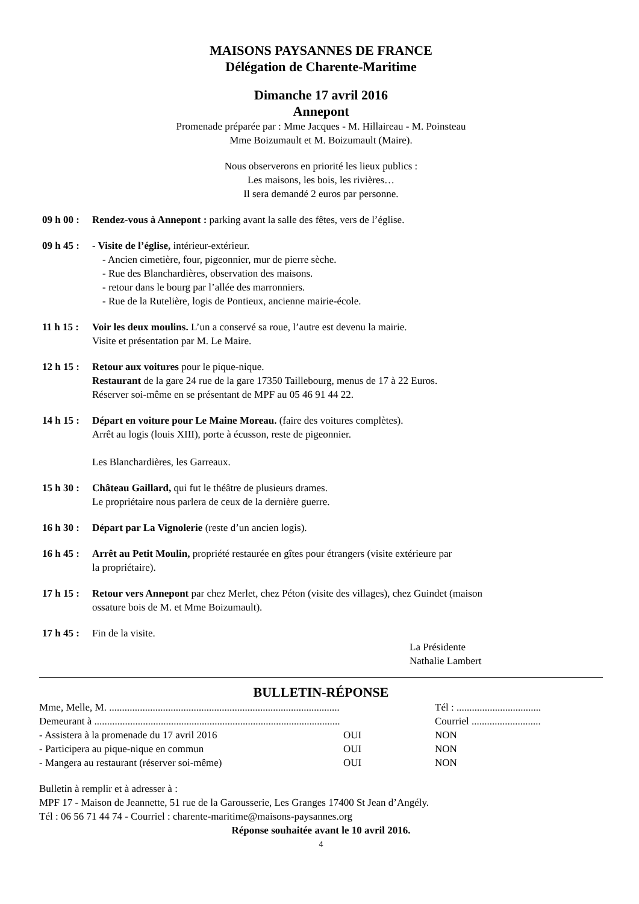MAISONS PAYSANNES DE FRANCE
Délégation de Charente-Maritime
Dimanche 17 avril 2016
Annepont
Promenade préparée par : Mme Jacques - M. Hillaireau - M. Poinsteau
Mme Boizumault et M. Boizumault (Maire).
Nous observerons en priorité les lieux publics :
Les maisons, les bois, les rivières…
Il sera demandé 2 euros par personne.
09 h 00 : Rendez-vous à Annepont : parking avant la salle des fêtes, vers de l’église.
09 h 45 : - Visite de l’église, intérieur-extérieur.
- Ancien cimetière, four, pigeonnier, mur de pierre sèche.
- Rue des Blanchardières, observation des maisons.
- retour dans le bourg par l’allée des marronniers.
- Rue de la Rutelière, logis de Pontieux, ancienne mairie-école.
11 h 15 : Voir les deux moulins. L’un a conservé sa roue, l’autre est devenu la mairie.
Visite et présentation par M. Le Maire.
12 h 15 : Retour aux voitures pour le pique-nique.
Restaurant de la gare 24 rue de la gare 17350 Taillebourg, menus de 17 à 22 Euros.
Réserver soi-même en se présentant de MPF au 05 46 91 44 22.
14 h 15 : Départ en voiture pour Le Maine Moreau. (faire des voitures complètes).
Arrêt au logis (louis XIII), porte à écusson, reste de pigeonnier.
Les Blanchardières, les Garreaux.
15 h 30 : Château Gaillard, qui fut le théâtre de plusieurs drames.
Le propriétaire nous parlera de ceux de la dernière guerre.
16 h 30 : Départ par La Vignolerie (reste d’un ancien logis).
16 h 45 : Arrêt au Petit Moulin, propriété restaurée en gîtes pour étrangers (visite extérieure par
la propriétaire).
17 h 15 : Retour vers Annepont par chez Merlet, chez Péton (visite des villages), chez Guindet (maison
ossature bois de M. et Mme Boizumault).
17 h 45 : Fin de la visite.
La Présidente
Nathalie Lambert
BULLETIN-RÉPONSE
| Mme, Melle, M. .......................................................................................... | | Tél : ................................. |
| Demeurant à ................................................................................................ | | Courriel ........................... |
| - Assistera à la promenade du 17 avril 2016 | OUI | NON |
| - Participera au pique-nique en commun | OUI | NON |
| - Mangera au restaurant (réserver soi-même) | OUI | NON |
Bulletin à remplir et à adresser à :
MPF 17 - Maison de Jeannette, 51 rue de la Garousserie, Les Granges 17400 St Jean d’Angély.
Tél : 06 56 71 44 74 - Courriel : charente-maritime@maisons-paysannes.org
Réponse souhaitée avant le 10 avril 2016.
4